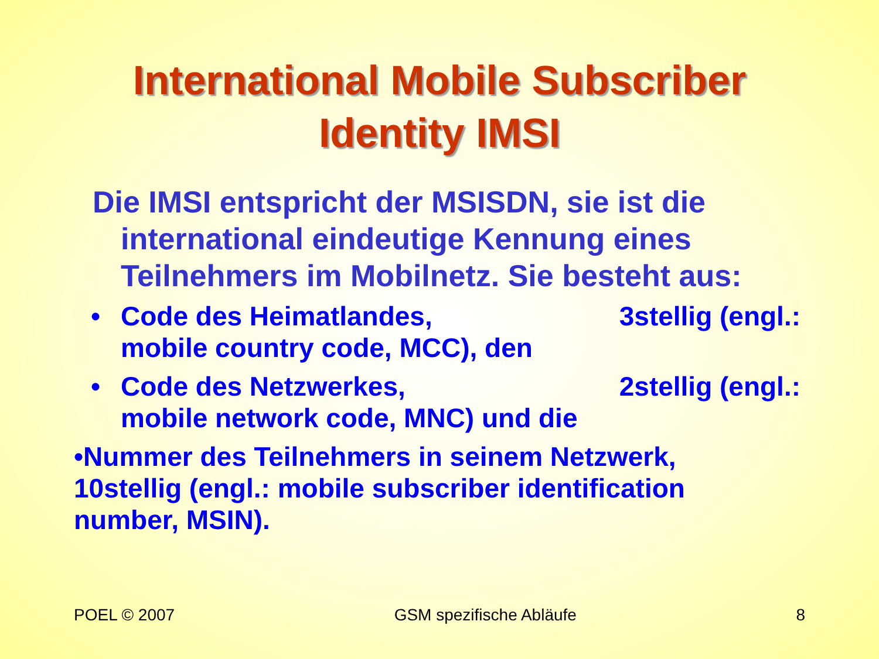International Mobile Subscriber
Identity IMSI
Die IMSI entspricht der MSISDN, sie ist die international eindeutige Kennung eines Teilnehmers im Mobilnetz. Sie besteht aus:
• Code des Heimatlandes, 3stellig (engl.:
mobile country code, MCC), den
• Code des Netzwerkes, 2stellig (engl.:
mobile network code, MNC) und die
•Nummer des Teilnehmers in seinem Netzwerk, 10stellig (engl.: mobile subscriber identification number, MSIN).
POEL © 2007 GSM spezifische Abläufe 8